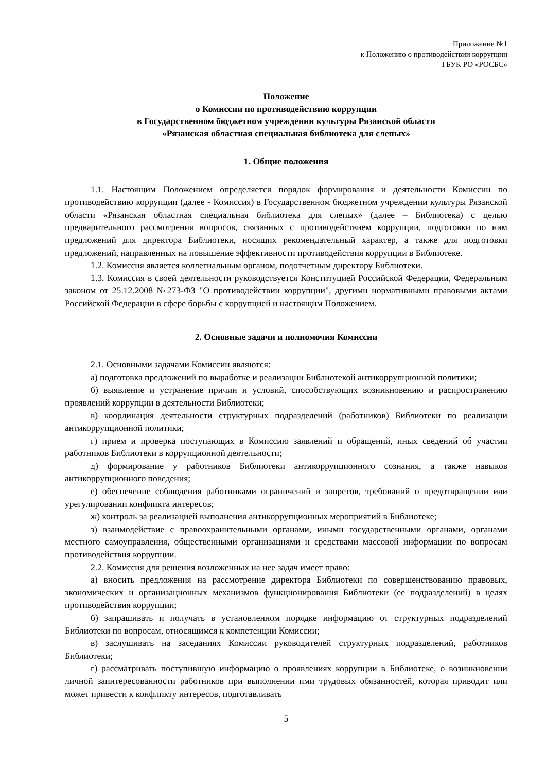Приложение №1
к Положению о противодействии коррупции
ГБУК РО «РОСБС»
Положение
о Комиссии по противодействию коррупции
в Государственном бюджетном учреждении культуры Рязанской области
«Рязанская областная специальная библиотека для слепых»
1. Общие положения
1.1. Настоящим Положением определяется порядок формирования и деятельности Комиссии по противодействию коррупции (далее - Комиссия) в Государственном бюджетном учреждении культуры Рязанской области «Рязанская областная специальная библиотека для слепых» (далее – Библиотека) с целью предварительного рассмотрения вопросов, связанных с противодействием коррупции, подготовки по ним предложений для директора Библиотеки, носящих рекомендательный характер, а также для подготовки предложений, направленных на повышение эффективности противодействия коррупции в Библиотеке.
1.2. Комиссия является коллегиальным органом, подотчетным директору Библиотеки.
1.3. Комиссия в своей деятельности руководствуется Конституцией Российской Федерации, Федеральным законом от 25.12.2008 №273-ФЗ "О противодействии коррупции", другими нормативными правовыми актами Российской Федерации в сфере борьбы с коррупцией и настоящим Положением.
2. Основные задачи и полномочия Комиссии
2.1. Основными задачами Комиссии являются:
а) подготовка предложений по выработке и реализации Библиотекой антикоррупционной политики;
б) выявление и устранение причин и условий, способствующих возникновению и распространению проявлений коррупции в деятельности Библиотеки;
в) координация деятельности структурных подразделений (работников) Библиотеки по реализации антикоррупционной политики;
г) прием и проверка поступающих в Комиссию заявлений и обращений, иных сведений об участии работников Библиотеки в коррупционной деятельности;
д) формирование у работников Библиотеки антикоррупционного сознания, а также навыков антикоррупционного поведения;
е) обеспечение соблюдения работниками ограничений и запретов, требований о предотвращении или урегулировании конфликта интересов;
ж) контроль за реализацией выполнения антикоррупционных мероприятий в Библиотеке;
з) взаимодействие с правоохранительными органами, иными государственными органами, органами местного самоуправления, общественными организациями и средствами массовой информации по вопросам противодействия коррупции.
2.2. Комиссия для решения возложенных на нее задач имеет право:
а) вносить предложения на рассмотрение директора Библиотеки по совершенствованию правовых, экономических и организационных механизмов функционирования Библиотеки (ее подразделений) в целях противодействия коррупции;
б) запрашивать и получать в установленном порядке информацию от структурных подразделений Библиотеки по вопросам, относящимся к компетенции Комиссии;
в) заслушивать на заседаниях Комиссии руководителей структурных подразделений, работников Библиотеки;
г) рассматривать поступившую информацию о проявлениях коррупции в Библиотеке, о возникновении личной заинтересованности работников при выполнении ими трудовых обязанностей, которая приводит или может привести к конфликту интересов, подготавливать
5